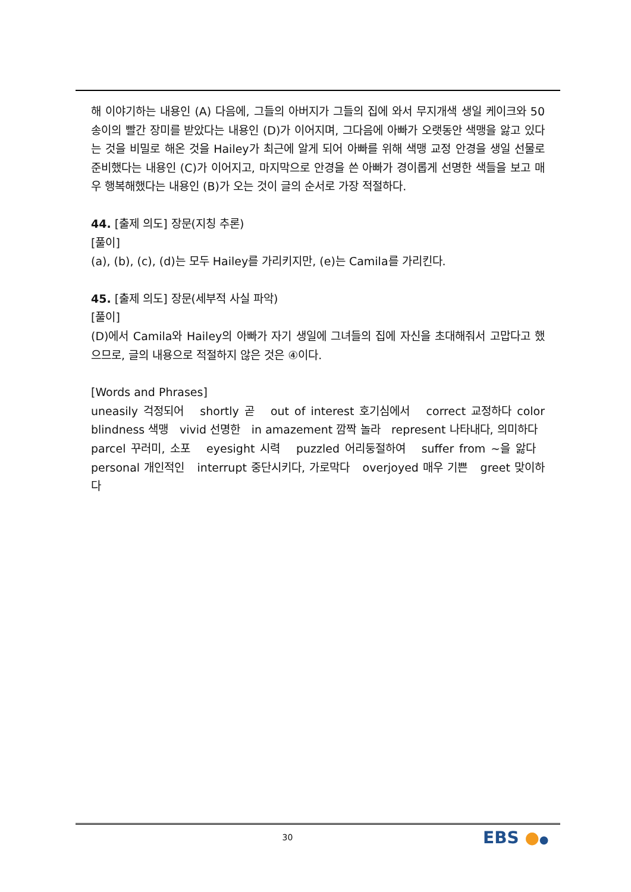해 이야기하는 내용인 (A) 다음에, 그들의 아버지가 그들의 집에 와서 무지개색 생일 케이크와 50송이의 빨간 장미를 받았다는 내용인 (D)가 이어지며, 그다음에 아빠가 오랫동안 색맹을 앓고 있다는 것을 비밀로 해온 것을 Hailey가 최근에 알게 되어 아빠를 위해 색맹 교정 안경을 생일 선물로 준비했다는 내용인 (C)가 이어지고, 마지막으로 안경을 쓴 아빠가 경이롭게 선명한 색들을 보고 매우 행복해했다는 내용인 (B)가 오는 것이 글의 순서로 가장 적절하다.
44. [출제 의도] 장문(지칭 추론)
[풀이]
(a), (b), (c), (d)는 모두 Hailey를 가리키지만, (e)는 Camila를 가리킨다.
45. [출제 의도] 장문(세부적 사실 파악)
[풀이]
(D)에서 Camila와 Hailey의 아빠가 자기 생일에 그녀들의 집에 자신을 초대해줘서 고맙다고 했으므로, 글의 내용으로 적절하지 않은 것은 ④이다.
[Words and Phrases]
uneasily 걱정되어 shortly 곧 out of interest 호기심에서 correct 교정하다 color blindness 색맹 vivid 선명한 in amazement 깜짝 놀라 represent 나타내다, 의미하다 parcel 꾸러미, 소포 eyesight 시력 puzzled 어리둥절하여 suffer from ~을 앓다 personal 개인적인 interrupt 중단시키다, 가로막다 overjoyed 매우 기쁜 greet 맞이하다
30 EBS ●●